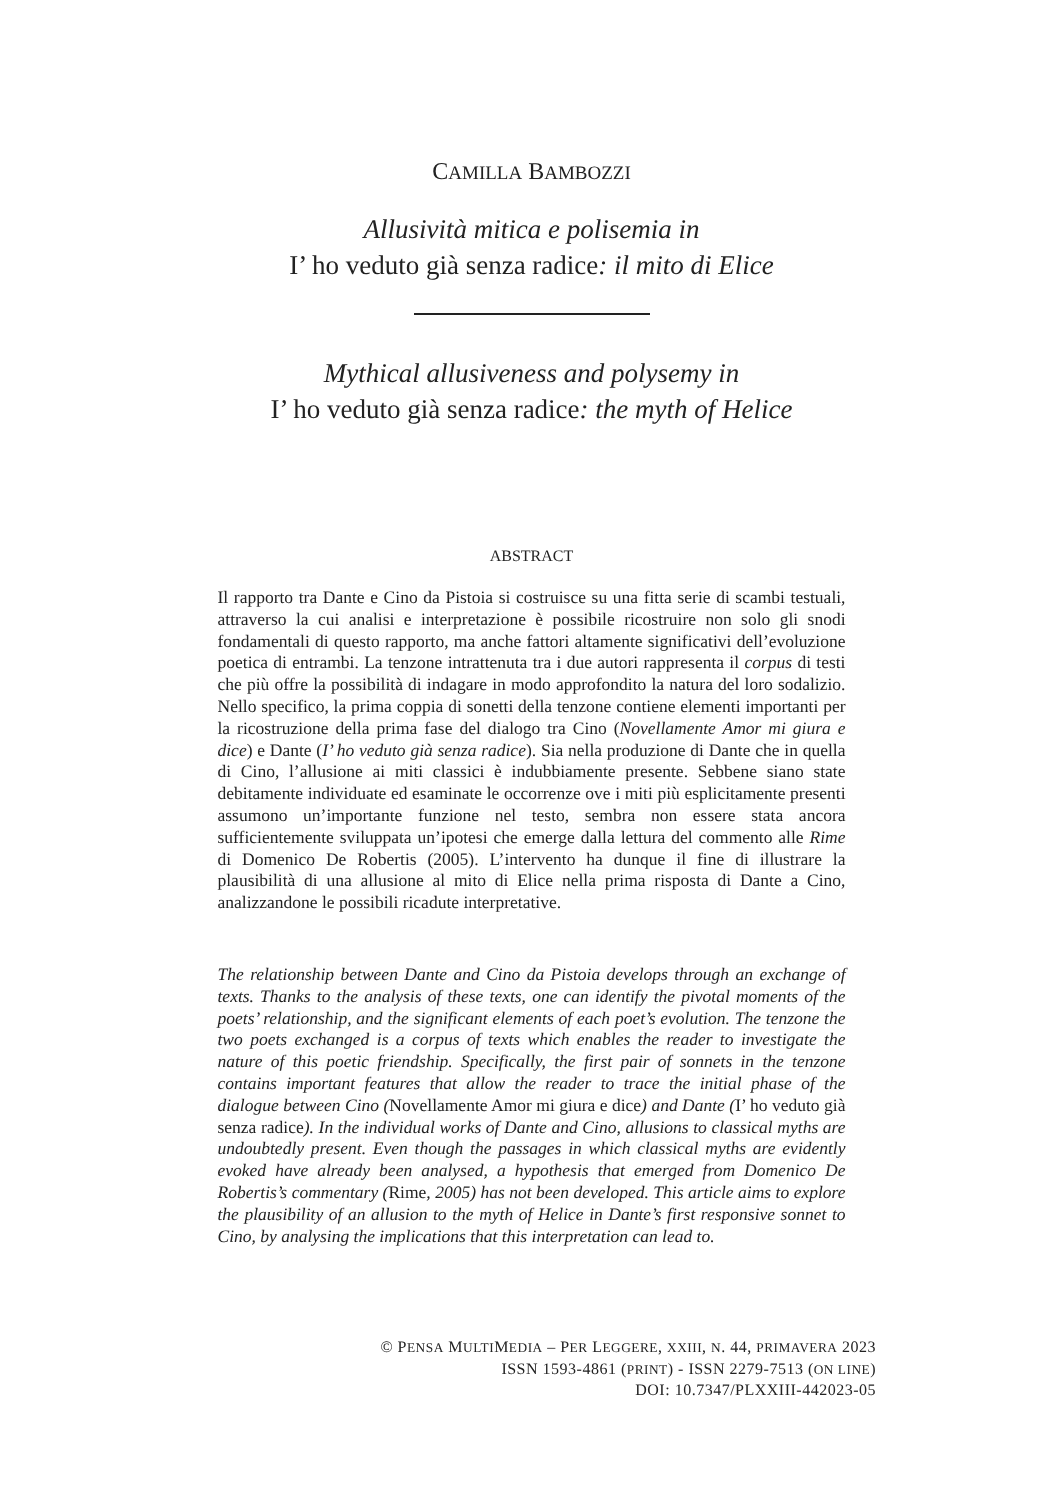CAMILLA BAMBOZZI
Allusività mitica e polisemia in
I’ ho veduto già senza radice: il mito di Elice
Mythical allusiveness and polysemy in
I’ ho veduto già senza radice: the myth of Helice
ABSTRACT
Il rapporto tra Dante e Cino da Pistoia si costruisce su una fitta serie di scambi testuali, attraverso la cui analisi e interpretazione è possibile ricostruire non solo gli snodi fondamentali di questo rapporto, ma anche fattori altamente significativi dell’evoluzione poetica di entrambi. La tenzone intrattenuta tra i due autori rappresenta il corpus di testi che più offre la possibilità di indagare in modo approfondito la natura del loro sodalizio. Nello specifico, la prima coppia di sonetti della tenzone contiene elementi importanti per la ricostruzione della prima fase del dialogo tra Cino (Novellamente Amor mi giura e dice) e Dante (I’ ho veduto già senza radice). Sia nella produzione di Dante che in quella di Cino, l’allusione ai miti classici è indubbiamente presente. Sebbene siano state debitamente individuate ed esaminate le occorrenze ove i miti più esplicitamente presenti assumono un’importante funzione nel testo, sembra non essere stata ancora sufficientemente sviluppata un’ipotesi che emerge dalla lettura del commento alle Rime di Domenico De Robertis (2005). L’intervento ha dunque il fine di illustrare la plausibilità di una allusione al mito di Elice nella prima risposta di Dante a Cino, analizzandone le possibili ricadute interpretative.
The relationship between Dante and Cino da Pistoia develops through an exchange of texts. Thanks to the analysis of these texts, one can identify the pivotal moments of the poets’ relationship, and the significant elements of each poet’s evolution. The tenzone the two poets exchanged is a corpus of texts which enables the reader to investigate the nature of this poetic friendship. Specifically, the first pair of sonnets in the tenzone contains important features that allow the reader to trace the initial phase of the dialogue between Cino (Novellamente Amor mi giura e dice) and Dante (I’ ho veduto già senza radice). In the individual works of Dante and Cino, allusions to classical myths are undoubtedly present. Even though the passages in which classical myths are evidently evoked have already been analysed, a hypothesis that emerged from Domenico De Robertis’s commentary (Rime, 2005) has not been developed. This article aims to explore the plausibility of an allusion to the myth of Helice in Dante’s first responsive sonnet to Cino, by analysing the implications that this interpretation can lead to.
© PENSA MULTIMEDIA – PER LEGGERE, XXIII, N. 44, PRIMAVERA 2023
ISSN 1593-4861 (PRINT) - ISSN 2279-7513 (ON LINE)
DOI: 10.7347/PLXXIII-442023-05